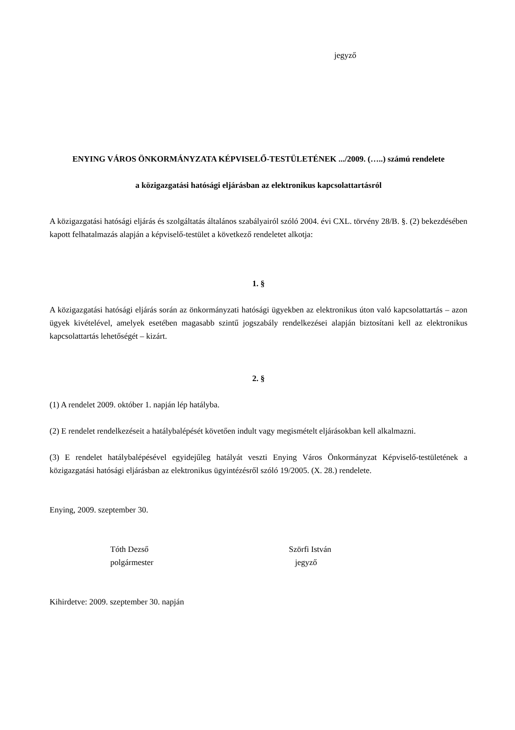jegyző
ENYING VÁROS ÖNKORMÁNYZATA KÉPVISELŐ-TESTÜLETÉNEK .../2009. (…..) számú rendelete
a közigazgatási hatósági eljárásban az elektronikus kapcsolattartásról
A közigazgatási hatósági eljárás és szolgáltatás általános szabályairól szóló 2004. évi CXL. törvény 28/B. §. (2) bekezdésében kapott felhatalmazás alapján a képviselő-testület a következő rendeletet alkotja:
1. §
A közigazgatási hatósági eljárás során az önkormányzati hatósági ügyekben az elektronikus úton való kapcsolattartás – azon ügyek kivételével, amelyek esetében magasabb szintű jogszabály rendelkezései alapján biztosítani kell az elektronikus kapcsolattartás lehetőségét – kizárt.
2. §
(1) A rendelet 2009. október 1. napján lép hatályba.
(2) E rendelet rendelkezéseit a hatálybalépését követően indult vagy megismételt eljárásokban kell alkalmazni.
(3) E rendelet hatálybalépésével egyidejűleg hatályát veszti Enying Város Önkormányzat Képviselő-testületének a közigazgatási hatósági eljárásban az elektronikus ügyintézésről szóló 19/2005. (X. 28.) rendelete.
Enying, 2009. szeptember 30.
Tóth Dezső
polgármester
Szörfi István
jegyző
Kihirdetve: 2009. szeptember 30. napján